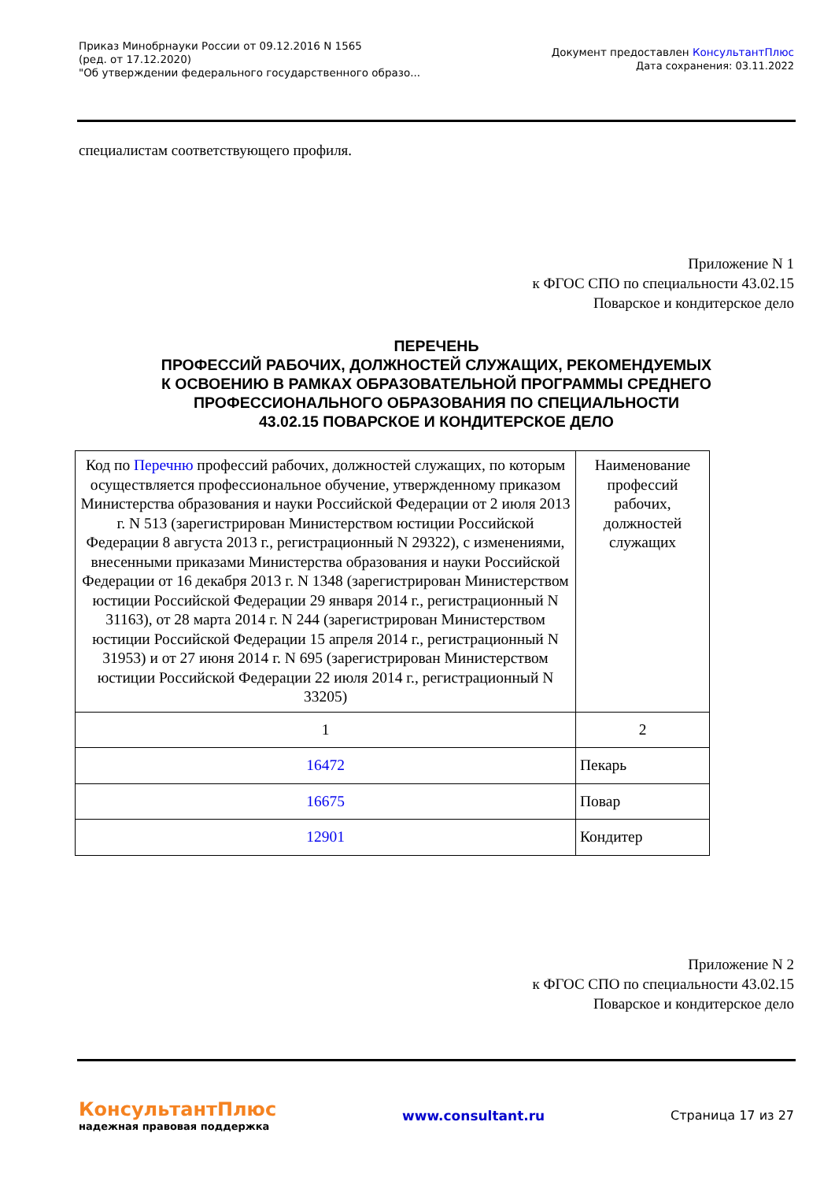Приказ Минобрнауки России от 09.12.2016 N 1565
(ред. от 17.12.2020)
"Об утверждении федерального государственного образо...
Документ предоставлен КонсультантПлюс
Дата сохранения: 03.11.2022
специалистам соответствующего профиля.
Приложение N 1
к ФГОС СПО по специальности 43.02.15
Поварское и кондитерское дело
ПЕРЕЧЕНЬ
ПРОФЕССИЙ РАБОЧИХ, ДОЛЖНОСТЕЙ СЛУЖАЩИХ, РЕКОМЕНДУЕМЫХ
К ОСВОЕНИЮ В РАМКАХ ОБРАЗОВАТЕЛЬНОЙ ПРОГРАММЫ СРЕДНЕГО
ПРОФЕССИОНАЛЬНОГО ОБРАЗОВАНИЯ ПО СПЕЦИАЛЬНОСТИ
43.02.15 ПОВАРСКОЕ И КОНДИТЕРСКОЕ ДЕЛО
| Код по Перечню профессий рабочих, должностей служащих, по которым осуществляется профессиональное обучение, утвержденному приказом Министерства образования и науки Российской Федерации от 2 июля 2013 г. N 513 (зарегистрирован Министерством юстиции Российской Федерации 8 августа 2013 г., регистрационный N 29322), с изменениями, внесенными приказами Министерства образования и науки Российской Федерации от 16 декабря 2013 г. N 1348 (зарегистрирован Министерством юстиции Российской Федерации 29 января 2014 г., регистрационный N 31163), от 28 марта 2014 г. N 244 (зарегистрирован Министерством юстиции Российской Федерации 15 апреля 2014 г., регистрационный N 31953) и от 27 июня 2014 г. N 695 (зарегистрирован Министерством юстиции Российской Федерации 22 июля 2014 г., регистрационный N 33205) | Наименование профессий рабочих, должностей служащих |
| 1 | 2 |
| 16472 | Пекарь |
| 16675 | Повар |
| 12901 | Кондитер |
Приложение N 2
к ФГОС СПО по специальности 43.02.15
Поварское и кондитерское дело
КонсультантПлюс
надежная правовая поддержка
www.consultant.ru Страница 17 из 27